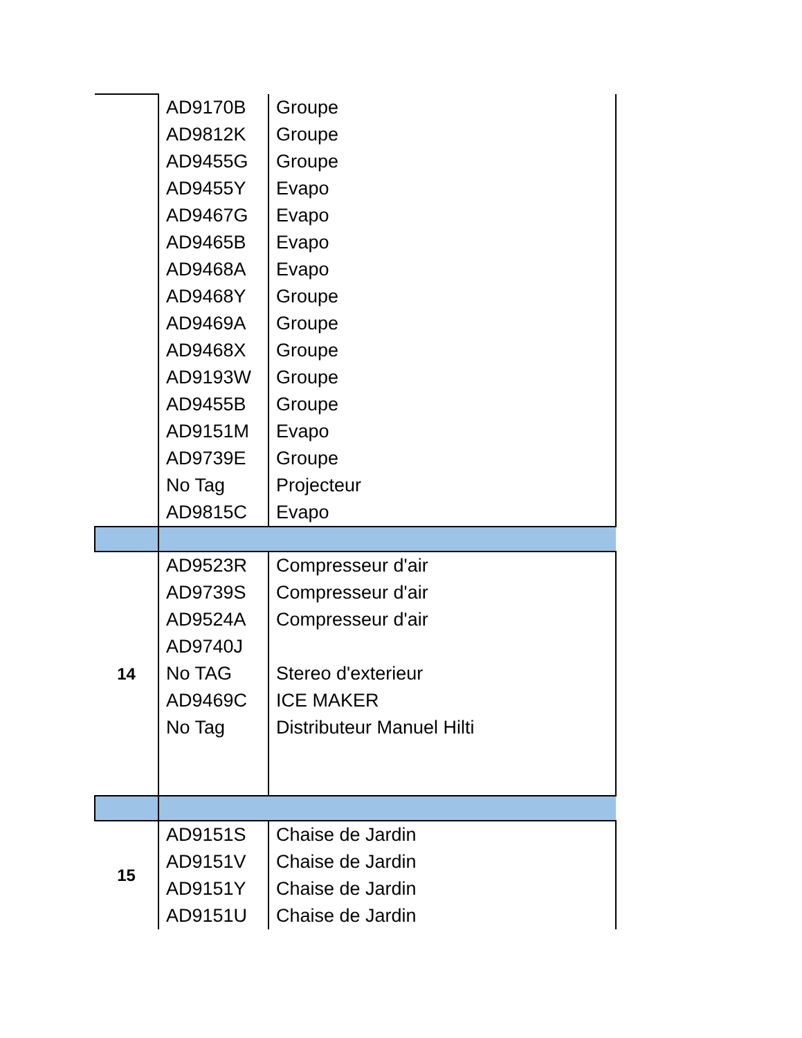| | AD9170B | Groupe |
| | AD9812K | Groupe |
| | AD9455G | Groupe |
| | AD9455Y | Evapo |
| | AD9467G | Evapo |
| | AD9465B | Evapo |
| | AD9468A | Evapo |
| | AD9468Y | Groupe |
| | AD9469A | Groupe |
| | AD9468X | Groupe |
| | AD9193W | Groupe |
| | AD9455B | Groupe |
| | AD9151M | Evapo |
| | AD9739E | Groupe |
| | No Tag | Projecteur |
| | AD9815C | Evapo |
| 14 | AD9523R | Compresseur d'air |
| | AD9739S | Compresseur d'air |
| | AD9524A | Compresseur d'air |
| | AD9740J | |
| | No TAG | Stereo d'exterieur |
| | AD9469C | ICE MAKER |
| | No Tag | Distributeur Manuel Hilti |
| 15 | AD9151S | Chaise de Jardin |
| | AD9151V | Chaise de Jardin |
| | AD9151Y | Chaise de Jardin |
| | AD9151U | Chaise de Jardin |